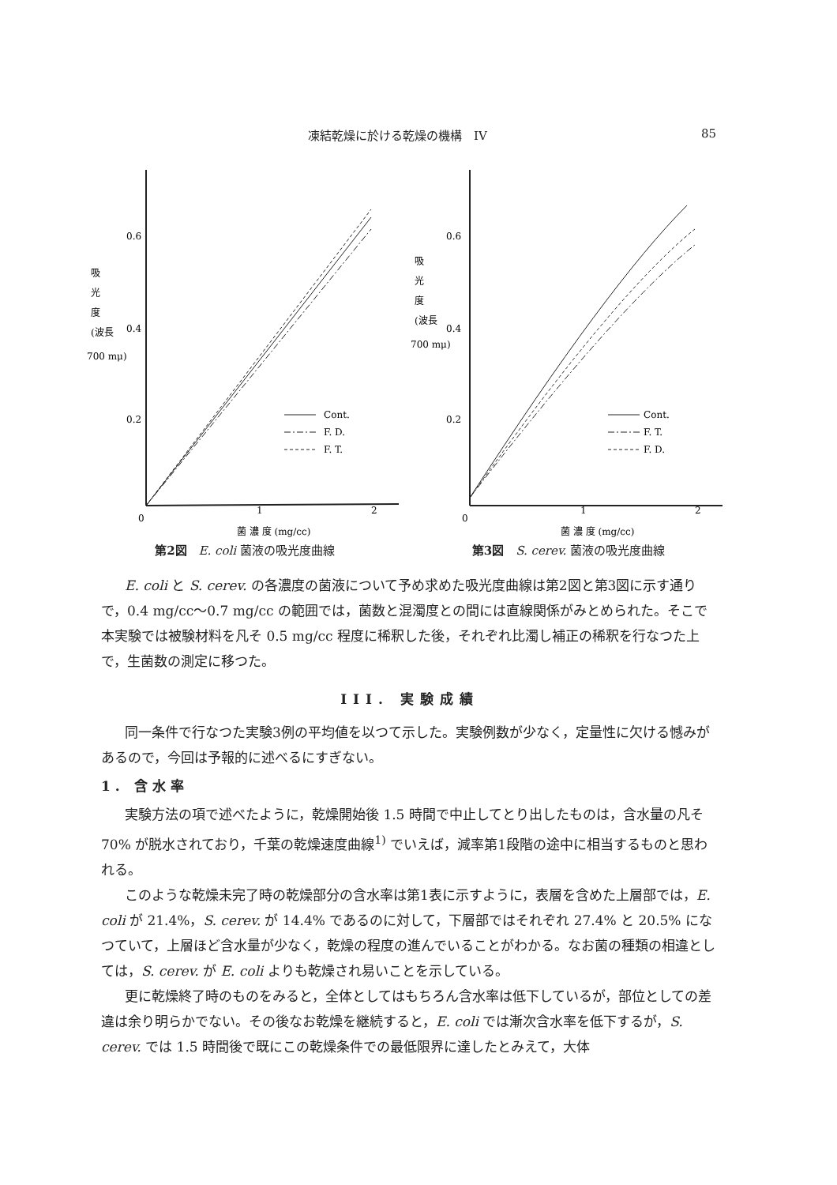凍結乾燥に於ける乾燥の機構　IV 85
0.6
0.4
0.2
0
1
2
吸
光
度
(波長
700 mμ)
Cont.
F. D.
F. T.
菌 濃 度 (mg/cc)
第2図　E. coli 菌液の吸光度曲線
0.6
0.4
0.2
0
1
2
吸
光
度
(波長
700 mμ)
Cont.
F. T.
F. D.
菌 濃 度 (mg/cc)
第3図　S. cerev. 菌液の吸光度曲線
E. coli と S. cerev. の各濃度の菌液について予め求めた吸光度曲線は第2図と第3図に示す通りで，0.4 mg/cc～0.7 mg/cc の範囲では，菌数と混濁度との間には直線関係がみとめられた。そこで本実験では被験材料を凡そ 0.5 mg/cc 程度に稀釈した後，それぞれ比濁し補正の稀釈を行なつた上で，生菌数の測定に移つた。
III. 実験成績
同一条件で行なつた実験3例の平均値を以つて示した。実験例数が少なく，定量性に欠ける憾みがあるので，今回は予報的に述べるにすぎない。
1. 含水率
実験方法の項で述べたように，乾燥開始後 1.5 時間で中止してとり出したものは，含水量の凡そ 70% が脱水されており，千葉の乾燥速度曲線<sup>1)</sup> でいえば，減率第1段階の途中に相当するものと思われる。
このような乾燥未完了時の乾燥部分の含水率は第1表に示すように，表層を含めた上層部では，E. coli が 21.4%，S. cerev. が 14.4% であるのに対して，下層部ではそれぞれ 27.4% と 20.5% になつていて，上層ほど含水量が少なく，乾燥の程度の進んでいることがわかる。なお菌の種類の相違としては，S. cerev. が E. coli よりも乾燥され易いことを示している。
更に乾燥終了時のものをみると，全体としてはもちろん含水率は低下しているが，部位としての差違は余り明らかでない。その後なお乾燥を継続すると，E. coli では漸次含水率を低下するが，S. cerev. では 1.5 時間後で既にこの乾燥条件での最低限界に達したとみえて，大体